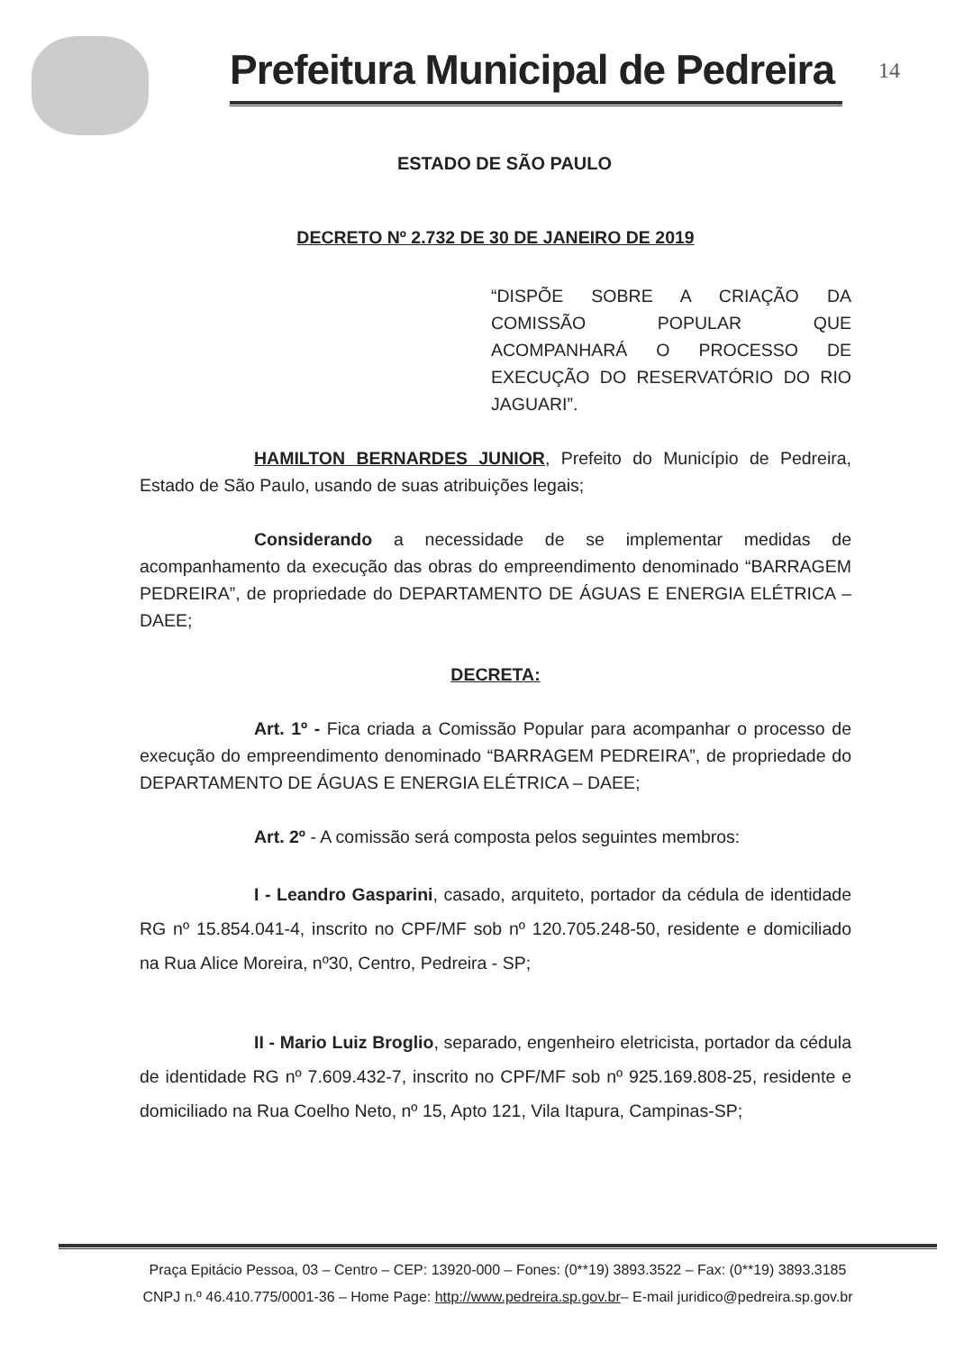Prefeitura Municipal de Pedreira
14
ESTADO DE SÃO PAULO
DECRETO Nº 2.732 DE 30 DE JANEIRO DE 2019
“DISPÕE SOBRE A CRIAÇÃO DA COMISSÃO POPULAR QUE ACOMPANHARÁ O PROCESSO DE EXECUÇÃO DO RESERVATÓRIO DO RIO JAGUARI”.
HAMILTON BERNARDES JUNIOR, Prefeito do Município de Pedreira, Estado de São Paulo, usando de suas atribuições legais;
Considerando a necessidade de se implementar medidas de acompanhamento da execução das obras do empreendimento denominado “BARRAGEM PEDREIRA”, de propriedade do DEPARTAMENTO DE ÁGUAS E ENERGIA ELÉTRICA – DAEE;
DECRETA:
Art. 1º - Fica criada a Comissão Popular para acompanhar o processo de execução do empreendimento denominado “BARRAGEM PEDREIRA”, de propriedade do DEPARTAMENTO DE ÁGUAS E ENERGIA ELÉTRICA – DAEE;
Art. 2º - A comissão será composta pelos seguintes membros:
I - Leandro Gasparini, casado, arquiteto, portador da cédula de identidade RG nº 15.854.041-4, inscrito no CPF/MF sob nº 120.705.248-50, residente e domiciliado na Rua Alice Moreira, nº30, Centro, Pedreira - SP;
II - Mario Luiz Broglio, separado, engenheiro eletricista, portador da cédula de identidade RG nº 7.609.432-7, inscrito no CPF/MF sob nº 925.169.808-25, residente e domiciliado na Rua Coelho Neto, nº 15, Apto 121, Vila Itapura, Campinas-SP;
Praça Epitácio Pessoa, 03 – Centro – CEP: 13920-000 – Fones: (0**19) 3893.3522 – Fax: (0**19) 3893.3185
CNPJ n.º 46.410.775/0001-36 – Home Page: http://www.pedreira.sp.gov.br– E-mail juridico@pedreira.sp.gov.br